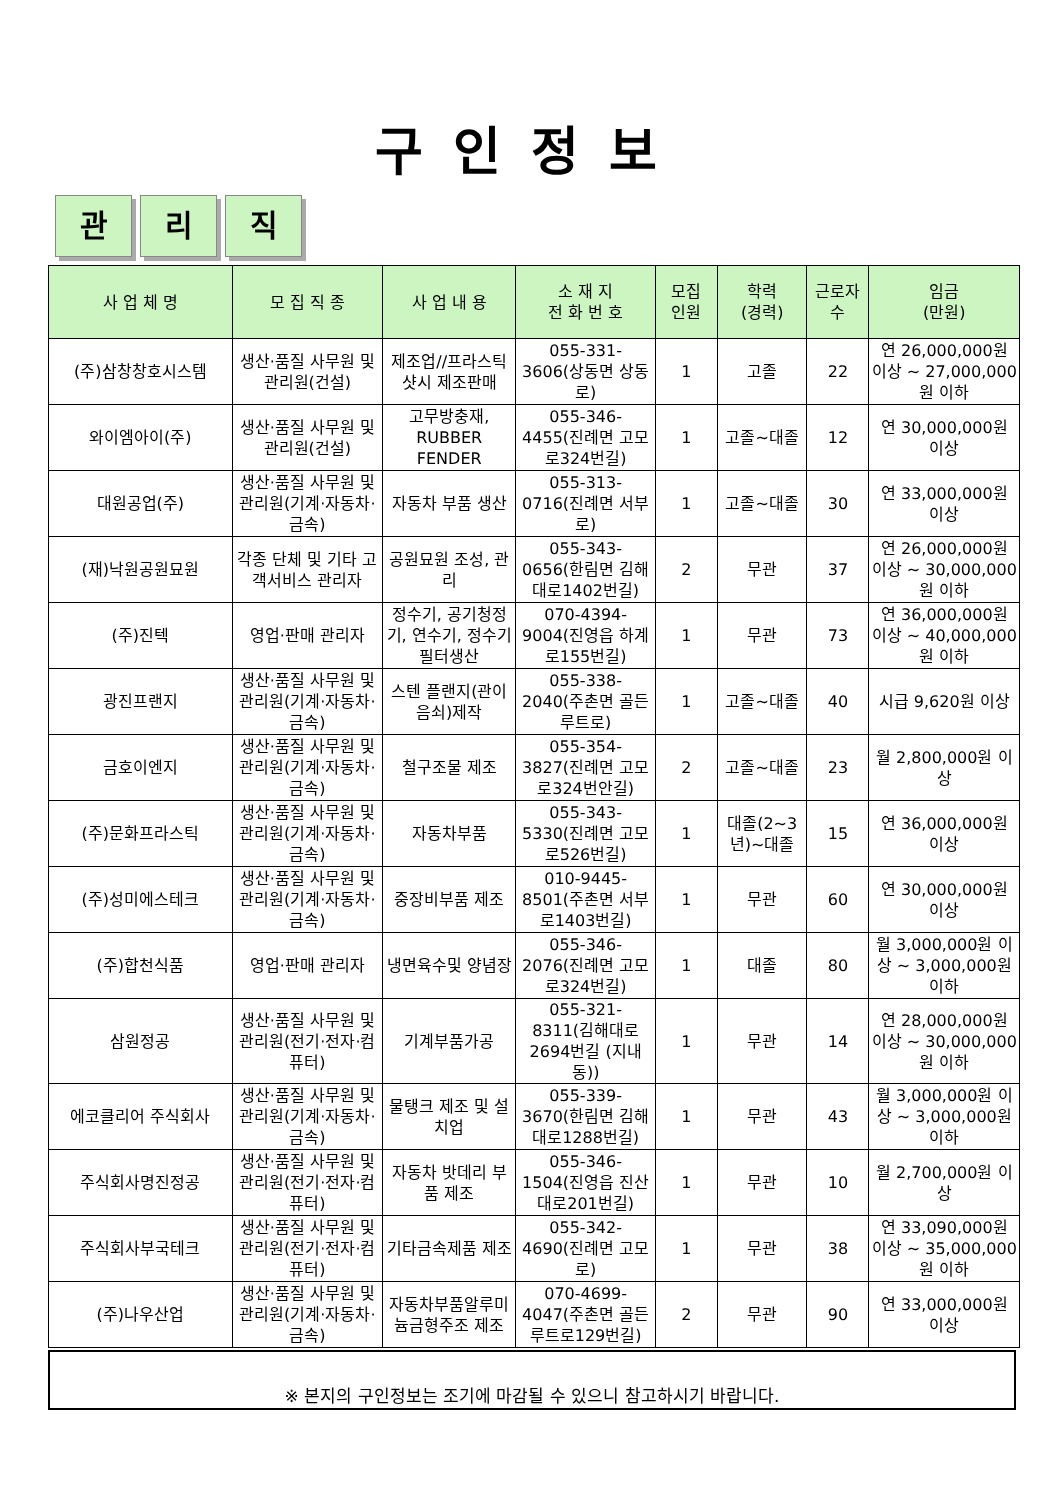구인정보
관리 직
| 사 업 체 명 | 모 집 직 종 | 사 업 내 용 | 소 재 지 전 화 번 호 | 모집 인원 | 학력 (경력) | 근로자 수 | 임금 (만원) |
| --- | --- | --- | --- | --- | --- | --- | --- |
| (주)삼창창호시스템 | 생산·품질 사무원 및 관리원(건설) | 제조업//프라스틱샷시 제조판매 | 055-331-3606(상동면 상동로) | 1 | 고졸 | 22 | 연 26,000,000원 이상 ~ 27,000,000원 이하 |
| 와이엠아이(주) | 생산·품질 사무원 및 관리원(건설) | 고무방충재, RUBBER FENDER | 055-346-4455(진례면 고모로324번길) | 1 | 고졸~대졸 | 12 | 연 30,000,000원 이상 |
| 대원공업(주) | 생산·품질 사무원 및 관리원(기계·자동차·금속) | 자동차 부품 생산 | 055-313-0716(진례면 서부로) | 1 | 고졸~대졸 | 30 | 연 33,000,000원 이상 |
| (재)낙원공원묘원 | 각종 단체 및 기타 고객서비스 관리자 | 공원묘원 조성, 관리 | 055-343-0656(한림면 김해대로1402번길) | 2 | 무관 | 37 | 연 26,000,000원 이상 ~ 30,000,000원 이하 |
| (주)진텍 | 영업·판매 관리자 | 정수기, 공기청정기, 연수기, 정수기 필터생산 | 070-4394-9004(진영읍 하계로155번길) | 1 | 무관 | 73 | 연 36,000,000원 이상 ~ 40,000,000원 이하 |
| 광진프랜지 | 생산·품질 사무원 및 관리원(기계·자동차·금속) | 스텐 플랜지(관이음쇠)제작 | 055-338-2040(주촌면 골든루트로) | 1 | 고졸~대졸 | 40 | 시급 9,620원 이상 |
| 금호이엔지 | 생산·품질 사무원 및 관리원(기계·자동차·금속) | 철구조물 제조 | 055-354-3827(진례면 고모로324번안길) | 2 | 고졸~대졸 | 23 | 월 2,800,000원 이상 |
| (주)문화프라스틱 | 생산·품질 사무원 및 관리원(기계·자동차·금속) | 자동차부품 | 055-343-5330(진례면 고모로526번길) | 1 | 대졸(2~3년)~대졸 | 15 | 연 36,000,000원 이상 |
| (주)성미에스테크 | 생산·품질 사무원 및 관리원(기계·자동차·금속) | 중장비부품 제조 | 010-9445-8501(주촌면 서부로1403번길) | 1 | 무관 | 60 | 연 30,000,000원 이상 |
| (주)합천식품 | 영업·판매 관리자 | 냉면육수및 양념장 | 055-346-2076(진례면 고모로324번길) | 1 | 대졸 | 80 | 월 3,000,000원 이상 ~ 3,000,000원 이하 |
| 삼원정공 | 생산·품질 사무원 및 관리원(전기·전자·컴퓨터) | 기계부품가공 | 055-321-8311(김해대로2694번길 (지내동)) | 1 | 무관 | 14 | 연 28,000,000원 이상 ~ 30,000,000원 이하 |
| 에코클리어 주식회사 | 생산·품질 사무원 및 관리원(기계·자동차·금속) | 물탱크 제조 및 설치업 | 055-339-3670(한림면 김해대로1288번길) | 1 | 무관 | 43 | 월 3,000,000원 이상 ~ 3,000,000원 이하 |
| 주식회사명진정공 | 생산·품질 사무원 및 관리원(전기·전자·컴퓨터) | 자동차 밧데리 부품 제조 | 055-346-1504(진영읍 진산대로201번길) | 1 | 무관 | 10 | 월 2,700,000원 이상 |
| 주식회사부국테크 | 생산·품질 사무원 및 관리원(전기·전자·컴퓨터) | 기타금속제품 제조 | 055-342-4690(진례면 고모로) | 1 | 무관 | 38 | 연 33,090,000원 이상 ~ 35,000,000원 이하 |
| (주)나우산업 | 생산·품질 사무원 및 관리원(기계·자동차·금속) | 자동차부품알루미늄금형주조 제조 | 070-4699-4047(주촌면 골든루트로129번길) | 2 | 무관 | 90 | 연 33,000,000원 이상 |
※ 본지의 구인정보는 조기에 마감될 수 있으니 참고하시기 바랍니다.